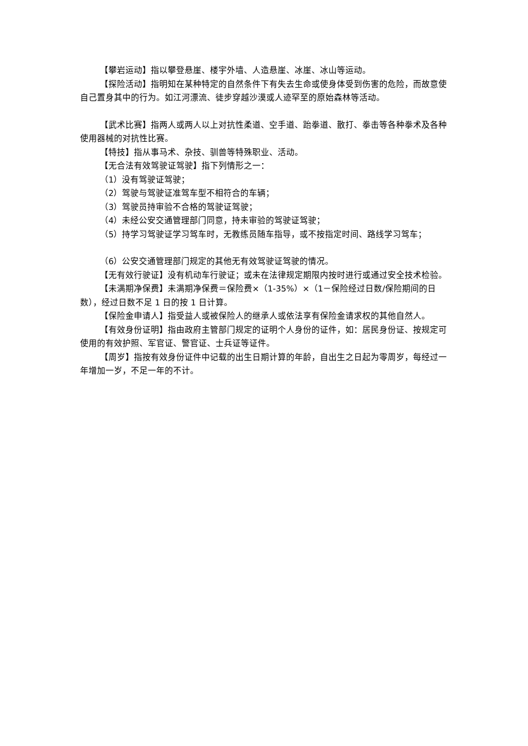【攀岩运动】指以攀登悬崖、楼宇外墙、人造悬崖、冰崖、冰山等运动。
【探险活动】指明知在某种特定的自然条件下有失去生命或使身体受到伤害的危险，而故意使自己置身其中的行为。如江河漂流、徒步穿越沙漠或人迹罕至的原始森林等活动。
【武术比赛】指两人或两人以上对抗性柔道、空手道、跆拳道、散打、拳击等各种拳术及各种使用器械的对抗性比赛。
【特技】指从事马术、杂技、驯兽等特殊职业、活动。
【无合法有效驾驶证驾驶】指下列情形之一：
（1）没有驾驶证驾驶；
（2）驾驶与驾驶证准驾车型不相符合的车辆；
（3）驾驶员持审验不合格的驾驶证驾驶；
（4）未经公安交通管理部门同意，持未审验的驾驶证驾驶；
（5）持学习驾驶证学习驾车时，无教练员随车指导，或不按指定时间、路线学习驾车；
（6）公安交通管理部门规定的其他无有效驾驶证驾驶的情况。
【无有效行驶证】没有机动车行驶证；或未在法律规定期限内按时进行或通过安全技术检验。
【未满期净保费】未满期净保费＝保险费×（1-35%）×（1－保险经过日数/保险期间的日数），经过日数不足 1 日的按 1 日计算。
【保险金申请人】指受益人或被保险人的继承人或依法享有保险金请求权的其他自然人。
【有效身份证明】指由政府主管部门规定的证明个人身份的证件，如：居民身份证、按规定可使用的有效护照、军官证、警官证、士兵证等证件。
【周岁】指按有效身份证件中记载的出生日期计算的年龄，自出生之日起为零周岁，每经过一年增加一岁，不足一年的不计。